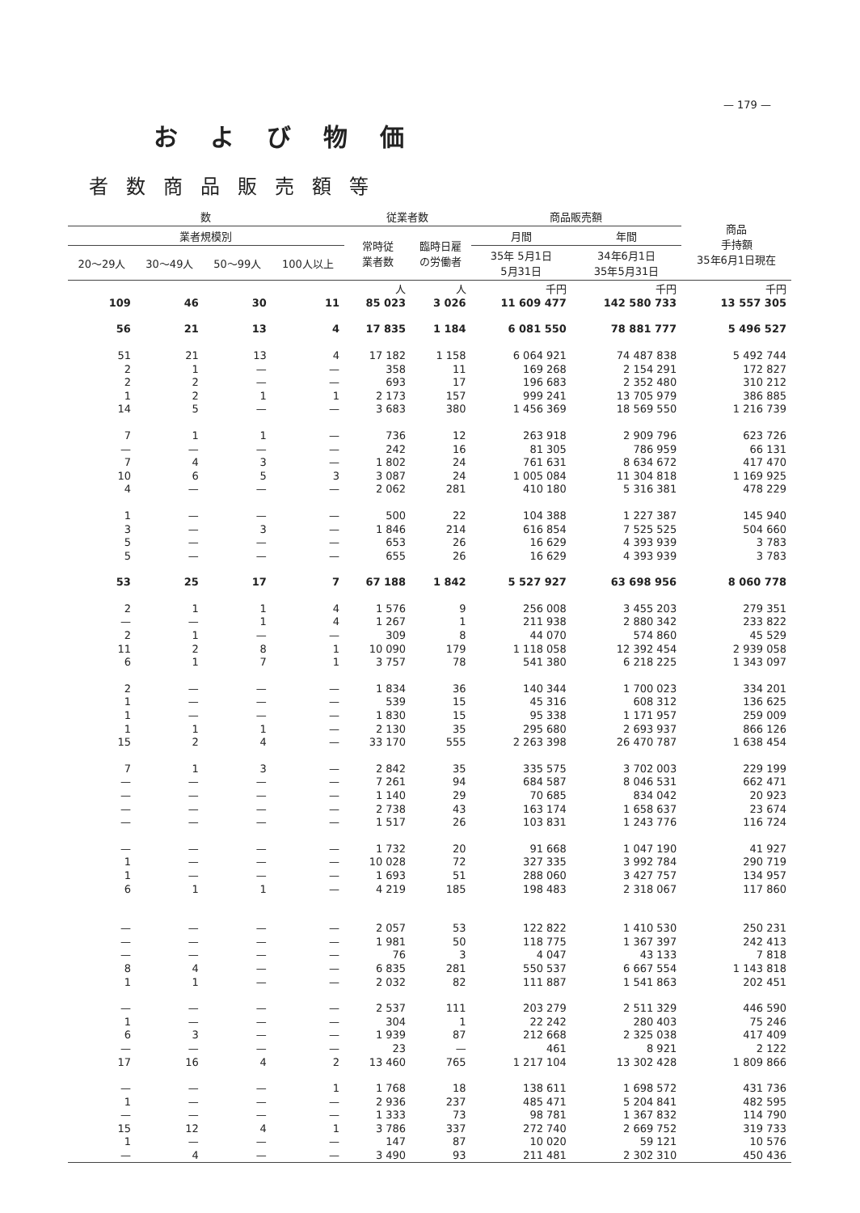— 179 —
および物価
者数商品販売額等
| 数 | | | | 従業者数 | | 商品販売額 | | 商品 手持額 35年6月1日現在 |
| --- | --- | --- | --- | --- | --- | --- | --- | --- |
| 業者規模別 | | | | 常時従 業者数 | 臨時日雇 の労働者 | 月間 | 年間 | |
| 20～29人 | 30～49人 | 50～99人 | 100人以上 | | | 35年 5月1日 5月31日 | 34年6月1日 35年5月31日 | |
| | | | | 人 | 人 | 千円 | 千円 | 千円 |
| 109 | 46 | 30 | 11 | 85 023 | 3 026 | 11 609 477 | 142 580 733 | 13 557 305 |
| 56 | 21 | 13 | 4 | 17 835 | 1 184 | 6 081 550 | 78 881 777 | 5 496 527 |
| 51 | 21 | 13 | 4 | 17 182 | 1 158 | 6 064 921 | 74 487 838 | 5 492 744 |
| 2 | 1 | — | — | 358 | 11 | 169 268 | 2 154 291 | 172 827 |
| 2 | 2 | — | — | 693 | 17 | 196 683 | 2 352 480 | 310 212 |
| 1 | 2 | 1 | 1 | 2 173 | 157 | 999 241 | 13 705 979 | 386 885 |
| 14 | 5 | — | — | 3 683 | 380 | 1 456 369 | 18 569 550 | 1 216 739 |
| 7 | 1 | 1 | — | 736 | 12 | 263 918 | 2 909 796 | 623 726 |
| — | — | — | — | 242 | 16 | 81 305 | 786 959 | 66 131 |
| 7 | 4 | 3 | — | 1 802 | 24 | 761 631 | 8 634 672 | 417 470 |
| 10 | 6 | 5 | 3 | 3 087 | 24 | 1 005 084 | 11 304 818 | 1 169 925 |
| 4 | — | — | — | 2 062 | 281 | 410 180 | 5 316 381 | 478 229 |
| 1 | — | — | — | 500 | 22 | 104 388 | 1 227 387 | 145 940 |
| 3 | — | 3 | — | 1 846 | 214 | 616 854 | 7 525 525 | 504 660 |
| 5 | — | — | — | 653 | 26 | 16 629 | 4 393 939 | 3 783 |
| 5 | — | — | — | 655 | 26 | 16 629 | 4 393 939 | 3 783 |
| 53 | 25 | 17 | 7 | 67 188 | 1 842 | 5 527 927 | 63 698 956 | 8 060 778 |
| 2 | 1 | 1 | 4 | 1 576 | 9 | 256 008 | 3 455 203 | 279 351 |
| — | — | 1 | 4 | 1 267 | 1 | 211 938 | 2 880 342 | 233 822 |
| 2 | 1 | — | — | 309 | 8 | 44 070 | 574 860 | 45 529 |
| 11 | 2 | 8 | 1 | 10 090 | 179 | 1 118 058 | 12 392 454 | 2 939 058 |
| 6 | 1 | 7 | 1 | 3 757 | 78 | 541 380 | 6 218 225 | 1 343 097 |
| 2 | — | — | — | 1 834 | 36 | 140 344 | 1 700 023 | 334 201 |
| 1 | — | — | — | 539 | 15 | 45 316 | 608 312 | 136 625 |
| 1 | — | — | — | 1 830 | 15 | 95 338 | 1 171 957 | 259 009 |
| 1 | 1 | 1 | — | 2 130 | 35 | 295 680 | 2 693 937 | 866 126 |
| 15 | 2 | 4 | — | 33 170 | 555 | 2 263 398 | 26 470 787 | 1 638 454 |
| 7 | 1 | 3 | — | 2 842 | 35 | 335 575 | 3 702 003 | 229 199 |
| — | — | — | — | 7 261 | 94 | 684 587 | 8 046 531 | 662 471 |
| — | — | — | — | 1 140 | 29 | 70 685 | 834 042 | 20 923 |
| — | — | — | — | 2 738 | 43 | 163 174 | 1 658 637 | 23 674 |
| — | — | — | — | 1 517 | 26 | 103 831 | 1 243 776 | 116 724 |
| — | — | — | — | 1 732 | 20 | 91 668 | 1 047 190 | 41 927 |
| 1 | — | — | — | 10 028 | 72 | 327 335 | 3 992 784 | 290 719 |
| 1 | — | — | — | 1 693 | 51 | 288 060 | 3 427 757 | 134 957 |
| 6 | 1 | 1 | — | 4 219 | 185 | 198 483 | 2 318 067 | 117 860 |
| — | — | — | — | 2 057 | 53 | 122 822 | 1 410 530 | 250 231 |
| — | — | — | — | 1 981 | 50 | 118 775 | 1 367 397 | 242 413 |
| — | — | — | — | 76 | 3 | 4 047 | 43 133 | 7 818 |
| 8 | 4 | — | — | 6 835 | 281 | 550 537 | 6 667 554 | 1 143 818 |
| 1 | 1 | — | — | 2 032 | 82 | 111 887 | 1 541 863 | 202 451 |
| — | — | — | — | 2 537 | 111 | 203 279 | 2 511 329 | 446 590 |
| 1 | — | — | — | 304 | 1 | 22 242 | 280 403 | 75 246 |
| 6 | 3 | — | — | 1 939 | 87 | 212 668 | 2 325 038 | 417 409 |
| — | — | — | — | 23 | — | 461 | 8 921 | 2 122 |
| 17 | 16 | 4 | 2 | 13 460 | 765 | 1 217 104 | 13 302 428 | 1 809 866 |
| — | — | — | 1 | 1 768 | 18 | 138 611 | 1 698 572 | 431 736 |
| 1 | — | — | — | 2 936 | 237 | 485 471 | 5 204 841 | 482 595 |
| — | — | — | — | 1 333 | 73 | 98 781 | 1 367 832 | 114 790 |
| 15 | 12 | 4 | 1 | 3 786 | 337 | 272 740 | 2 669 752 | 319 733 |
| 1 | — | — | — | 147 | 87 | 10 020 | 59 121 | 10 576 |
| — | 4 | — | — | 3 490 | 93 | 211 481 | 2 302 310 | 450 436 |